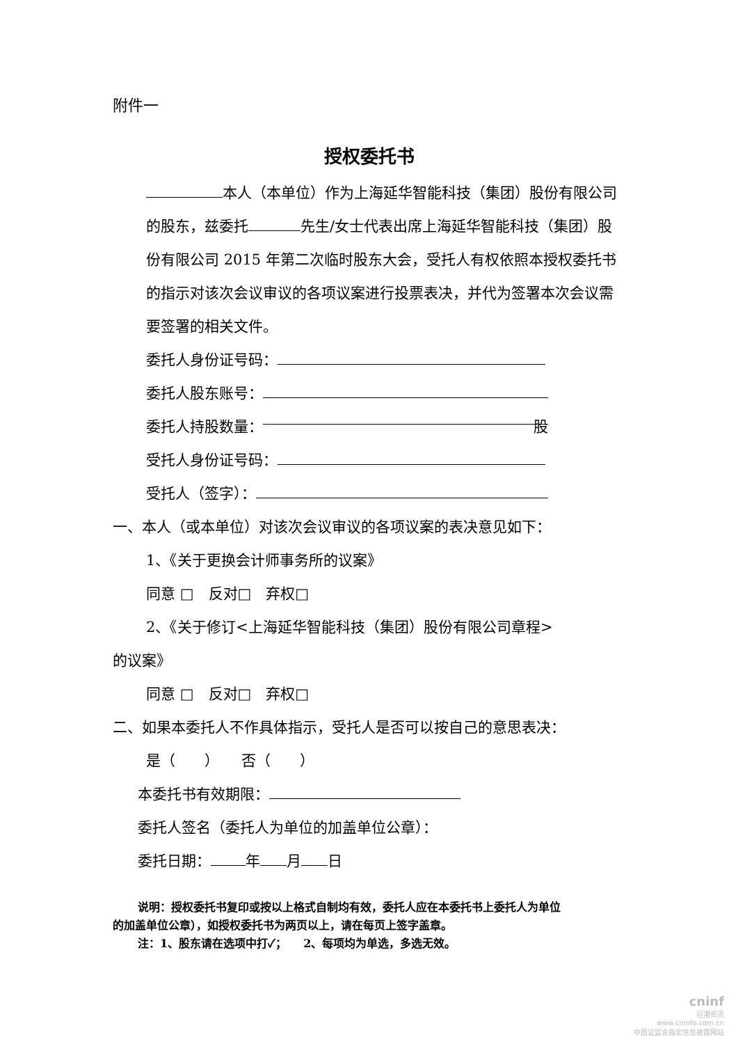附件一
授权委托书
本人（本单位）作为上海延华智能科技（集团）股份有限公司的股东，兹委托 先生/女士代表出席上海延华智能科技（集团）股份有限公司 2015 年第二次临时股东大会，受托人有权依照本授权委托书的指示对该次会议审议的各项议案进行投票表决，并代为签署本次会议需要签署的相关文件。
委托人身份证号码：
委托人股东账号：
委托人持股数量： 股
受托人身份证号码：
受托人（签字）：
一、本人（或本单位）对该次会议审议的各项议案的表决意见如下：
1、《关于更换会计师事务所的议案》
同意 □　反对□　弃权□
2、《关于修订<上海延华智能科技（集团）股份有限公司章程>
的议案》
同意 □　反对□　弃权□
二、如果本委托人不作具体指示，受托人是否可以按自己的意思表决：
是（　　）　　否（　　）
本委托书有效期限：
委托人签名（委托人为单位的加盖单位公章）：
委托日期： 年 月 日
说明：授权委托书复印或按以上格式自制均有效，委托人应在本委托书上委托人为单位
的加盖单位公章），如授权委托书为两页以上，请在每页上签字盖章。
注：1、股东请在选项中打✓；　　2、每项均为单选，多选无效。
cninf
巨潮资讯
www.cninfo.com.cn
中国证监会指定信息披露网站